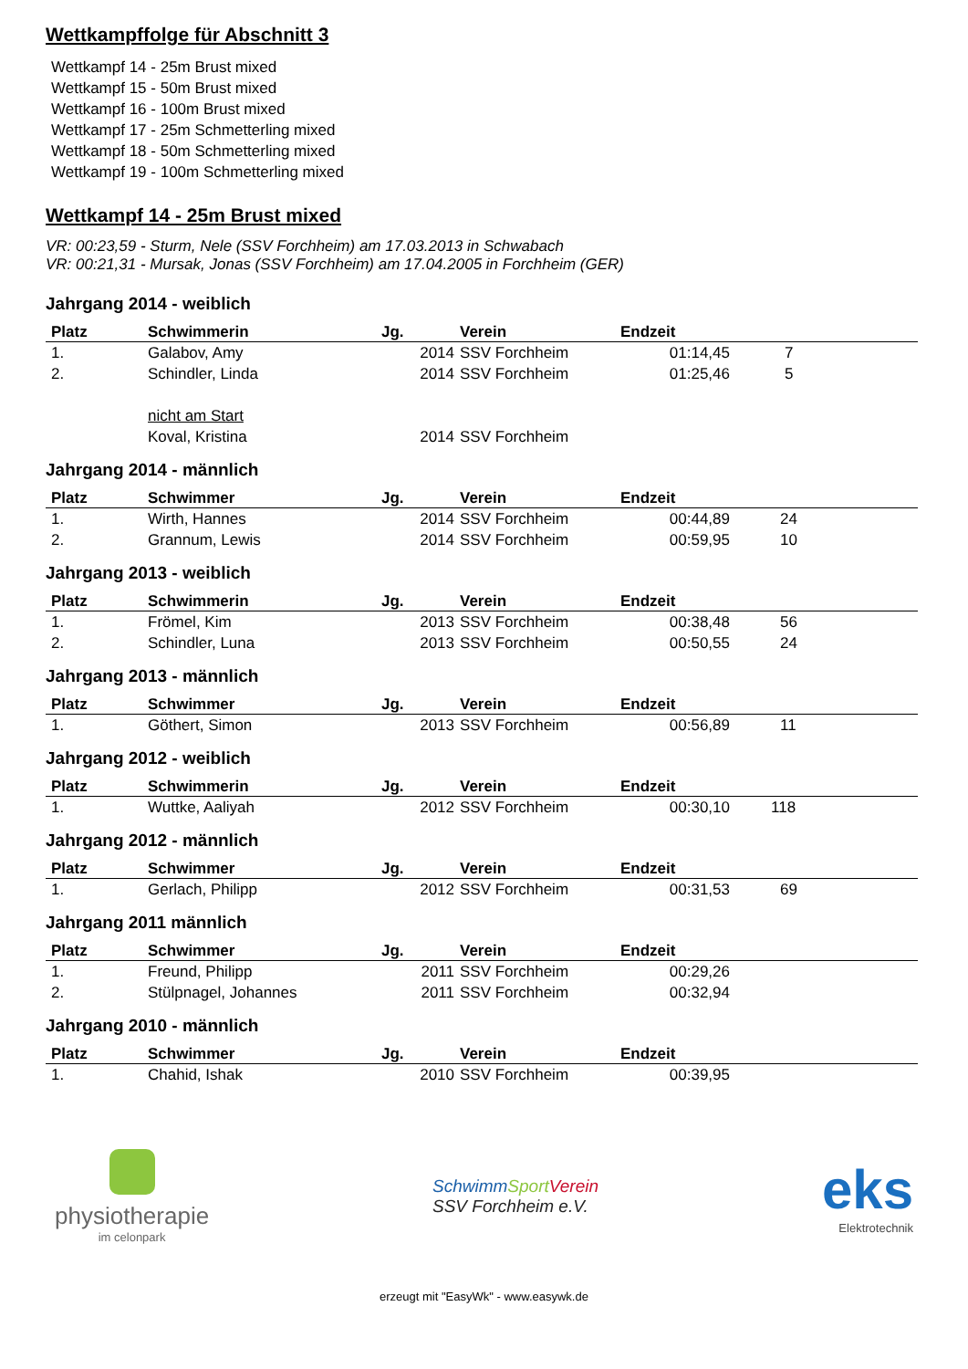Wettkampffolge für Abschnitt 3
Wettkampf 14 - 25m Brust mixed
Wettkampf 15 - 50m Brust mixed
Wettkampf 16 - 100m Brust mixed
Wettkampf 17 - 25m Schmetterling mixed
Wettkampf 18 - 50m Schmetterling mixed
Wettkampf 19 - 100m Schmetterling mixed
Wettkampf 14 - 25m Brust mixed
VR: 00:23,59 - Sturm, Nele (SSV Forchheim) am 17.03.2013 in Schwabach
VR: 00:21,31 - Mursak, Jonas (SSV Forchheim) am 17.04.2005 in Forchheim (GER)
Jahrgang 2014 - weiblich
| Platz | Schwimmerin | Jg. | Verein | Endzeit | |
| --- | --- | --- | --- | --- | --- |
| 1. | Galabov, Amy | 2014 | SSV Forchheim | 01:14,45 | 7 |
| 2. | Schindler, Linda | 2014 | SSV Forchheim | 01:25,46 | 5 |
| | nicht am Start | | | | |
| | Koval, Kristina | 2014 | SSV Forchheim | | |
Jahrgang 2014 - männlich
| Platz | Schwimmer | Jg. | Verein | Endzeit | |
| --- | --- | --- | --- | --- | --- |
| 1. | Wirth, Hannes | 2014 | SSV Forchheim | 00:44,89 | 24 |
| 2. | Grannum, Lewis | 2014 | SSV Forchheim | 00:59,95 | 10 |
Jahrgang 2013 - weiblich
| Platz | Schwimmerin | Jg. | Verein | Endzeit | |
| --- | --- | --- | --- | --- | --- |
| 1. | Frömel, Kim | 2013 | SSV Forchheim | 00:38,48 | 56 |
| 2. | Schindler, Luna | 2013 | SSV Forchheim | 00:50,55 | 24 |
Jahrgang 2013 - männlich
| Platz | Schwimmer | Jg. | Verein | Endzeit | |
| --- | --- | --- | --- | --- | --- |
| 1. | Göthert, Simon | 2013 | SSV Forchheim | 00:56,89 | 11 |
Jahrgang 2012 - weiblich
| Platz | Schwimmerin | Jg. | Verein | Endzeit | |
| --- | --- | --- | --- | --- | --- |
| 1. | Wuttke, Aaliyah | 2012 | SSV Forchheim | 00:30,10 | 118 |
Jahrgang 2012 - männlich
| Platz | Schwimmer | Jg. | Verein | Endzeit | |
| --- | --- | --- | --- | --- | --- |
| 1. | Gerlach, Philipp | 2012 | SSV Forchheim | 00:31,53 | 69 |
Jahrgang 2011 männlich
| Platz | Schwimmer | Jg. | Verein | Endzeit | |
| --- | --- | --- | --- | --- | --- |
| 1. | Freund, Philipp | 2011 | SSV Forchheim | 00:29,26 | |
| 2. | Stülpnagel, Johannes | 2011 | SSV Forchheim | 00:32,94 | |
Jahrgang 2010 - männlich
| Platz | Schwimmer | Jg. | Verein | Endzeit | |
| --- | --- | --- | --- | --- | --- |
| 1. | Chahid, Ishak | 2010 | SSV Forchheim | 00:39,95 | |
physiotherapie
im celonpark
SchwimmSport Verein
SSV Forchheim e.V.
eks
Elektrotechnik
erzeugt mit "EasyWk" - www.easywk.de